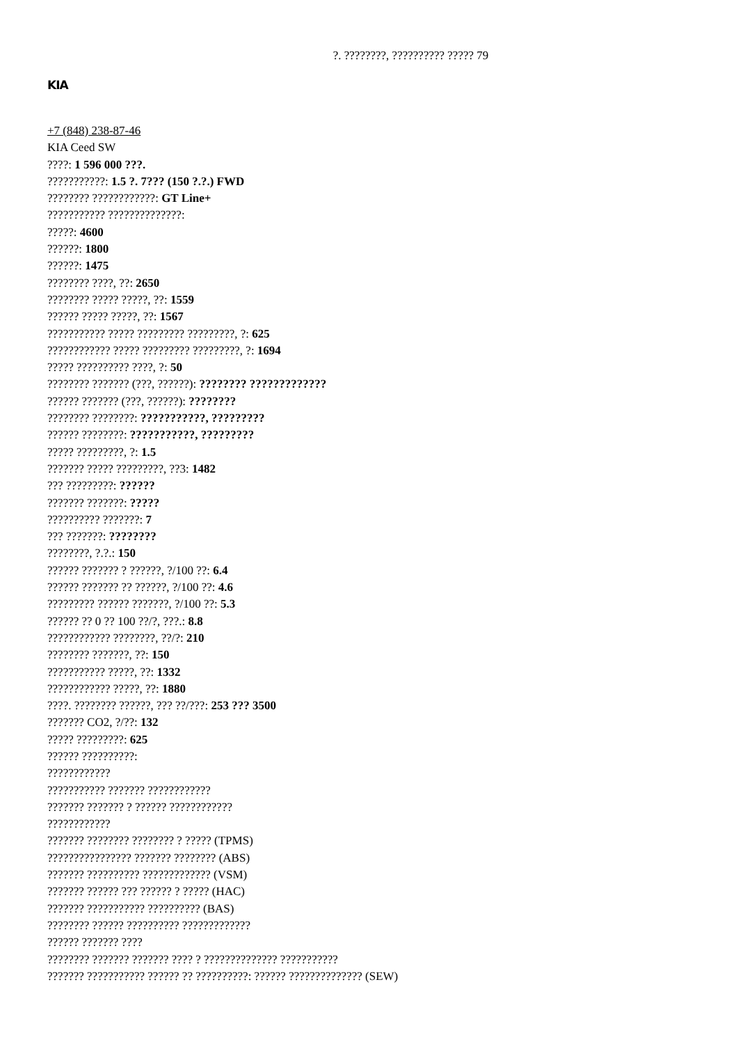?. ????????, ?????????? ????? 79
KIA
+7 (848) 238-87-46
KIA Ceed SW
????: 1 596 000 ???.
???????????: 1.5 ?. 7??? (150 ?.?.) FWD
???????? ????????????: GT Line+
??????????? ??????????????:
?????: 4600
??????: 1800
??????: 1475
???????? ????, ??: 2650
???????? ????? ?????, ??: 1559
?????? ????? ?????, ??: 1567
??????????? ????? ????????? ?????????, ?: 625
???????????? ????? ????????? ?????????, ?: 1694
????? ?????????? ????, ?: 50
???????? ??????? (???, ??????): ???????? ?????????????
?????? ??????? (???, ??????): ????????
???????? ????????: ???????????, ?????????
?????? ????????: ???????????, ?????????
????? ?????????, ?: 1.5
??????? ????? ?????????, ??3: 1482
??? ?????????: ??????
??????? ???????: ?????
?????????? ???????: 7
??? ???????: ????????
????????, ?.?.: 150
?????? ??????? ? ??????, ?/100 ??: 6.4
?????? ??????? ?? ??????, ?/100 ??: 4.6
????????? ?????? ???????, ?/100 ??: 5.3
?????? ?? 0 ?? 100 ??/?, ???.: 8.8
???????????? ????????, ??/?: 210
???????? ???????, ??: 150
??????????? ?????, ??: 1332
???????????? ?????, ??: 1880
????. ???????? ??????, ??? ??/???: 253 ??? 3500
??????? CO2, ?/??: 132
????? ?????????: 625
?????? ??????????:
????????????
??????????? ??????? ????????????
??????? ??????? ? ?????? ????????????
????????????
??????? ???????? ???????? ? ????? (TPMS)
???????????????? ??????? ???????? (ABS)
??????? ?????????? ????????????? (VSM)
??????? ?????? ??? ?????? ? ????? (HAC)
??????? ??????????? ?????????? (BAS)
???????? ?????? ?????????? ?????????????
?????? ??????? ????
???????? ??????? ??????? ???? ? ?????????????? ???????????
??????? ??????????? ?????? ?? ??????????: ?????? ?????????????? (SEW)